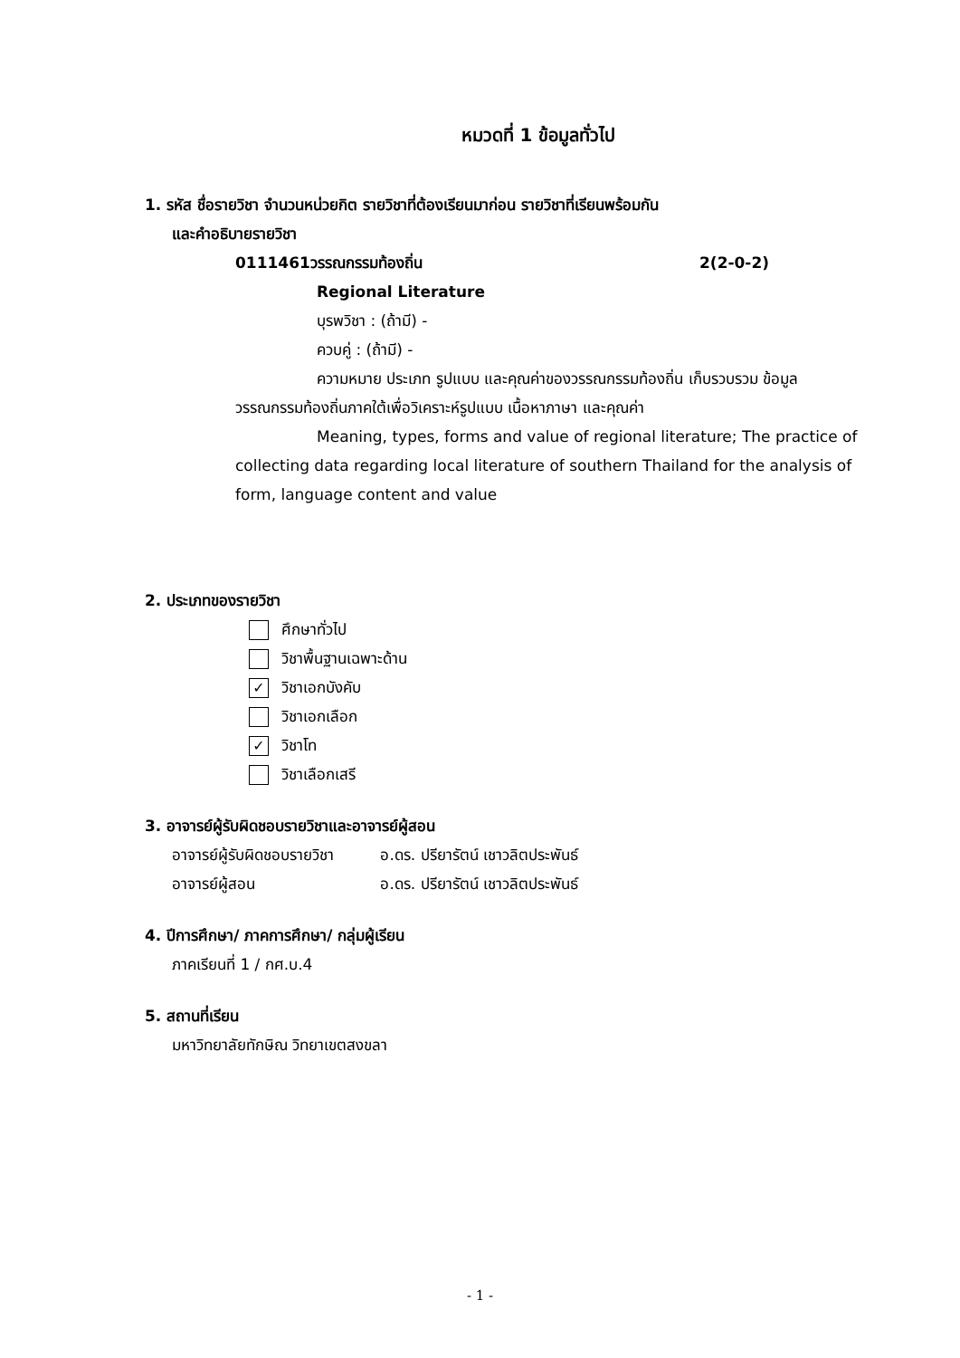หมวดที่ 1 ข้อมูลทั่วไป
1. รหัส ชื่อรายวิชา จำนวนหน่วยกิต รายวิชาที่ต้องเรียนมาก่อน รายวิชาที่เรียนพร้อมกัน
และคำอธิบายรายวิชา
0111461วรรณกรรมท้องถิ่น 2(2-0-2)
Regional Literature
บุรพวิชา : (ถ้ามี) -
ควบคู่ : (ถ้ามี) -
ความหมาย ประเภท รูปแบบ และคุณค่าของวรรณกรรมท้องถิ่น เก็บรวบรวม ข้อมูลวรรณกรรมท้องถิ่นภาคใต้เพื่อวิเคราะห์รูปแบบ เนื้อหาภาษา และคุณค่า
Meaning, types, forms and value of regional literature; The practice of collecting data regarding local literature of southern Thailand for the analysis of form, language content and value
2. ประเภทของรายวิชา
ศึกษาทั่วไป
วิชาพื้นฐานเฉพาะด้าน
✓ วิชาเอกบังคับ
วิชาเอกเลือก
✓ วิชาโท
วิชาเลือกเสรี
3. อาจารย์ผู้รับผิดชอบรายวิชาและอาจารย์ผู้สอน
อาจารย์ผู้รับผิดชอบรายวิชา อ.ดร. ปรียารัตน์ เชาวลิตประพันธ์
อาจารย์ผู้สอน อ.ดร. ปรียารัตน์ เชาวลิตประพันธ์
4. ปีการศึกษา/ ภาคการศึกษา/ กลุ่มผู้เรียน
ภาคเรียนที่ 1 / กศ.บ.4
5. สถานที่เรียน
มหาวิทยาลัยทักษิณ วิทยาเขตสงขลา
- 1 -